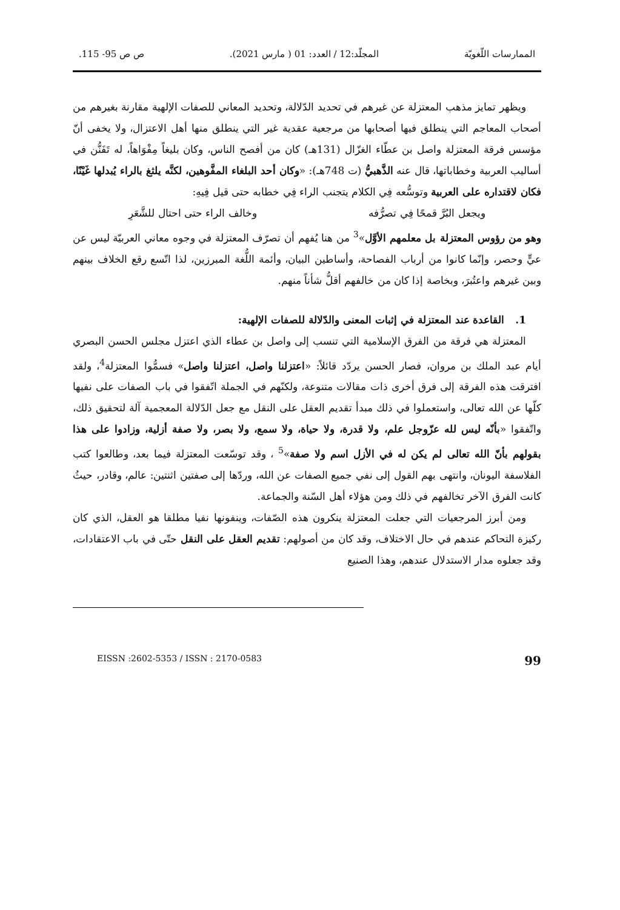الممارسات اللّغويّة المجلّد:12 / العدد: 01 ( مارس 2021). ص ص 95- 115.
ويظهر تمايز مذهب المعتزلة عن غيرهم في تحديد الدّلالة، وتحديد المعاني للصفات الإلهية مقارنة بغيرهم من أصحاب المعاجم التي ينطلق فيها أصحابها من مرجعية عقدية غير التي ينطلق منها أهل الاعتزال، ولا يخفى أنّ مؤسس فرقة المعتزلة واصل بن عطّاء الغزّال (131هـ) كان من أفصح الناس، وكان بليغاً مِفْوَاهاً، له تَفَنُّن في أساليب العربية وخطاباتها، قال عنه الذَّهبيُّ (ت 748هـ): «وكان أحد البلغاء المفَّوهين، لكنَّه يلثغ بالراء يُبدلها غَيْنًا، فكان لاقتداره على العربية وتوسُّعه فِي الكلام يتجنب الراء فِي خطابه حتى قيل فِيهِ:
ويجعل البُرَّ قمحًا فِي تصرُّفه وخالف الراء حتى احتال للشَّعَرِ
وهو من رؤوس المعتزلة بل معلمهم الأوَّل»<sup>3</sup> من هنا يُفهم أن تصرّف المعتزلة في وجوه معاني العربيّة ليس عن عيٍّ وحصر، وإنّما كانوا من أرباب الفصاحة، وأساطين البيان، وأئمة اللُّغة المبرزين، لذا اتّسع رقع الخلاف بينهم وبين غيرهم واعتُبرَ، وبخاصة إذا كان من خالفهم أقلُّ شأناً منهم.
1. القاعدة عند المعتزلة في إثبات المعنى والدّلالة للصفات الإلهية:
المعتزلة هي فرقة من الفرق الإسلامية التي تنسب إلى واصل بن عطاء الذي اعتزل مجلس الحسن البصري أيام عبد الملك بن مروان، فصار الحسن يردّد قائلاً: «اعتزلنا واصل، اعتزلنا واصل» فسمُّوا المعتزلة<sup>4</sup>، ولقد افترقت هذه الفرقة إلى فرق أخرى ذات مقالات متنوعة، ولكنّهم في الجملة اتّفقوا في باب الصفات على نفيها كلّها عن الله تعالى، واستعملوا في ذلك مبدأ تقديم العقل على النقل مع جعل الدّلالة المعجمية آلة لتحقيق ذلك، واتّفقوا «بأنّه ليس لله عزّوجل علم، ولا قدرة، ولا حياة، ولا سمع، ولا بصر، ولا صفة أزلية، وزادوا على هذا بقولهم بأنّ الله تعالى لم يكن له في الأزل اسم ولا صفة»<sup>5</sup> ، وقد توسّعت المعتزلة فيما بعد، وطالعوا كتب الفلاسفة اليونان، وانتهى بهم القول إلى نفي جميع الصفات عن الله، وردّها إلى صفتين اثنتين: عالم، وقادر، حيثُ كانت الفرق الآخر تخالفهم في ذلك ومن هؤلاء أهل السّنة والجماعة.
ومن أبرز المرجعيات التي جعلت المعتزلة ينكرون هذه الصّفات، وينفونها نفيا مطلقا هو العقل، الذي كان ركيزة التحاكم عندهم في حال الاختلاف، وقد كان من أصولهم: تقديم العقل على النقل حتّى في باب الاعتقادات، وقد جعلوه مدار الاستدلال عندهم، وهذا الصنيع
EISSN :2602-5353 / ISSN : 2170-0583 99